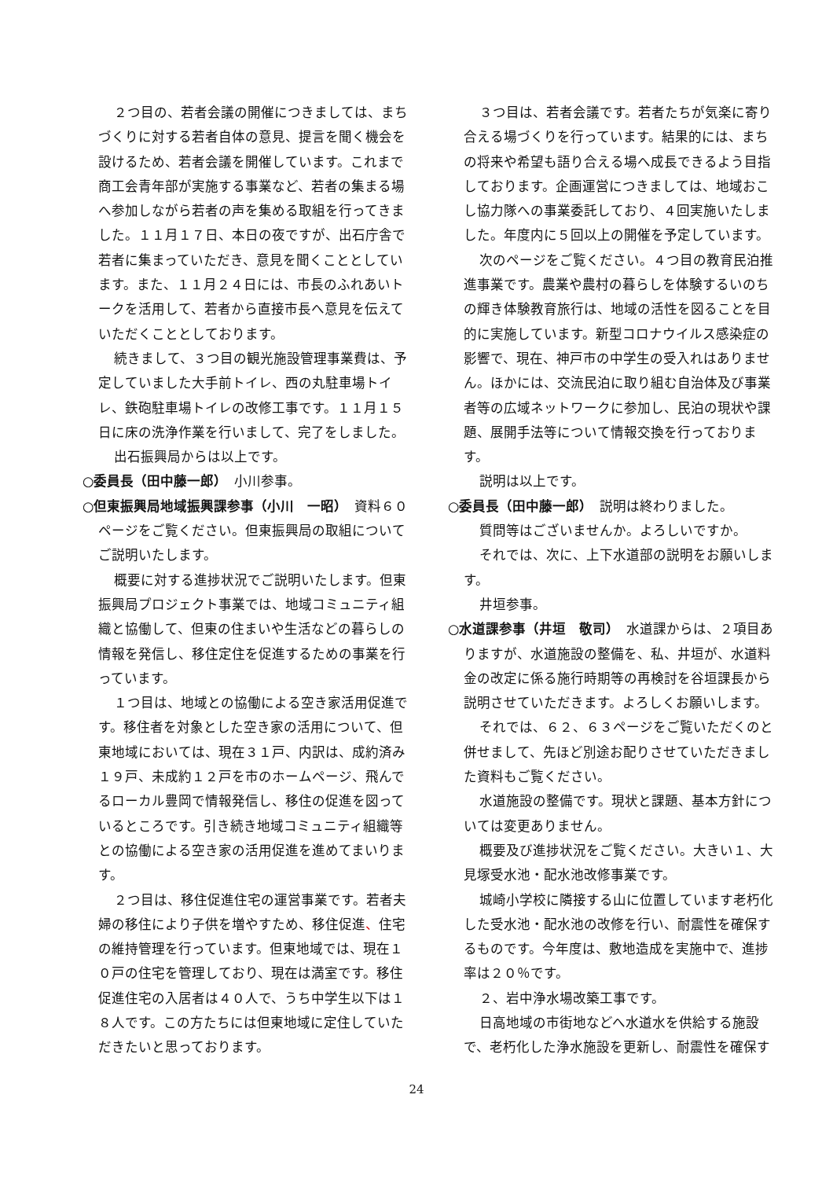２つ目の、若者会議の開催につきましては、まちづくりに対する若者自体の意見、提言を聞く機会を設けるため、若者会議を開催しています。これまで商工会青年部が実施する事業など、若者の集まる場へ参加しながら若者の声を集める取組を行ってきました。１１月１７日、本日の夜ですが、出石庁舎で若者に集まっていただき、意見を聞くこととしています。また、１１月２４日には、市長のふれあいトークを活用して、若者から直接市長へ意見を伝えていただくこととしております。
続きまして、３つ目の観光施設管理事業費は、予定していました大手前トイレ、西の丸駐車場トイレ、鉄砲駐車場トイレの改修工事です。１１月１５日に床の洗浄作業を行いまして、完了をしました。
出石振興局からは以上です。
○委員長（田中藤一郎）　小川参事。
○但東振興局地域振興課参事（小川　一昭）　資料６０ページをご覧ください。但東振興局の取組についてご説明いたします。
概要に対する進捗状況でご説明いたします。但東振興局プロジェクト事業では、地域コミュニティ組織と協働して、但東の住まいや生活などの暮らしの情報を発信し、移住定住を促進するための事業を行っています。
１つ目は、地域との協働による空き家活用促進です。移住者を対象とした空き家の活用について、但東地域においては、現在３１戸、内訳は、成約済み１９戸、未成約１２戸を市のホームページ、飛んでるローカル豊岡で情報発信し、移住の促進を図っているところです。引き続き地域コミュニティ組織等との協働による空き家の活用促進を進めてまいります。
２つ目は、移住促進住宅の運営事業です。若者夫婦の移住により子供を増やすため、移住促進、住宅の維持管理を行っています。但東地域では、現在１０戸の住宅を管理しており、現在は満室です。移住促進住宅の入居者は４０人で、うち中学生以下は１８人です。この方たちには但東地域に定住していただきたいと思っております。
３つ目は、若者会議です。若者たちが気楽に寄り合える場づくりを行っています。結果的には、まちの将来や希望も語り合える場へ成長できるよう目指しております。企画運営につきましては、地域おこし協力隊への事業委託しており、４回実施いたしました。年度内に５回以上の開催を予定しています。
次のページをご覧ください。４つ目の教育民泊推進事業です。農業や農村の暮らしを体験するいのちの輝き体験教育旅行は、地域の活性を図ることを目的に実施しています。新型コロナウイルス感染症の影響で、現在、神戸市の中学生の受入れはありません。ほかには、交流民泊に取り組む自治体及び事業者等の広域ネットワークに参加し、民泊の現状や課題、展開手法等について情報交換を行っております。
説明は以上です。
○委員長（田中藤一郎）　説明は終わりました。
質問等はございませんか。よろしいですか。
それでは、次に、上下水道部の説明をお願いします。
井垣参事。
○水道課参事（井垣　敬司）　水道課からは、２項目ありますが、水道施設の整備を、私、井垣が、水道料金の改定に係る施行時期等の再検討を谷垣課長から説明させていただきます。よろしくお願いします。
それでは、６２、６３ページをご覧いただくのと併せまして、先ほど別途お配りさせていただきました資料もご覧ください。
水道施設の整備です。現状と課題、基本方針については変更ありません。
概要及び進捗状況をご覧ください。大きい１、大見塚受水池・配水池改修事業です。
城崎小学校に隣接する山に位置しています老朽化した受水池・配水池の改修を行い、耐震性を確保するものです。今年度は、敷地造成を実施中で、進捗率は２０％です。
２、岩中浄水場改築工事です。
日高地域の市街地などへ水道水を供給する施設で、老朽化した浄水施設を更新し、耐震性を確保す
24